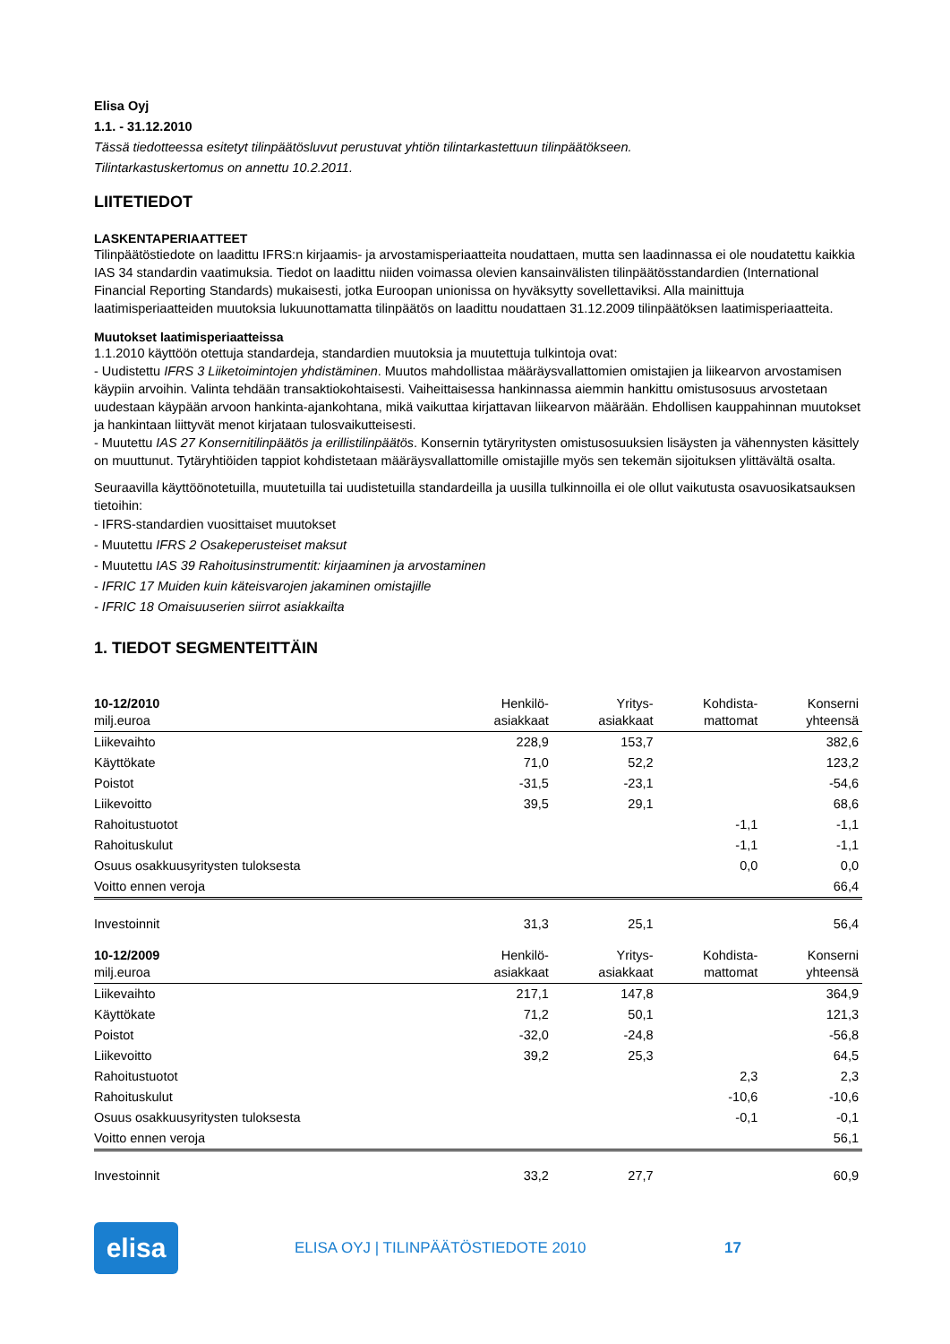Elisa Oyj
1.1. - 31.12.2010
Tässä tiedotteessa esitetyt tilinpäätösluvut perustuvat yhtiön tilintarkastettuun tilinpäätökseen.
Tilintarkastuskertomus on annettu 10.2.2011.
LIITETIEDOT
LASKENTAPERIAATTEET
Tilinpäätöstiedote on laadittu IFRS:n kirjaamis- ja arvostamisperiaatteita noudattaen, mutta sen laadinnassa ei ole noudatettu kaikkia IAS 34 standardin vaatimuksia. Tiedot on laadittu niiden voimassa olevien kansainvälisten tilinpäätösstandardien (International Financial Reporting Standards) mukaisesti, jotka Euroopan unionissa on hyväksytty sovellettaviksi. Alla mainittuja laatimisperiaatteiden muutoksia lukuunottamatta tilinpäätös on laadittu noudattaen 31.12.2009 tilinpäätöksen laatimisperiaatteita.
Muutokset laatimisperiaatteissa
1.1.2010 käyttöön otettuja standardeja, standardien muutoksia ja muutettuja tulkintoja ovat:
- Uudistettu IFRS 3 Liiketoimintojen yhdistäminen. Muutos mahdollistaa määräysvallattomien omistajien ja liikearvon arvostamisen käypiin arvoihin. Valinta tehdään transaktiokohtaisesti. Vaiheittaisessa hankinnassa aiemmin hankittu omistusosuus arvostetaan uudestaan käypään arvoon hankinta-ajankohtana, mikä vaikuttaa kirjattavan liikearvon määrään. Ehdollisen kauppahinnan muutokset ja hankintaan liittyvät menot kirjataan tulosvaikutteisesti.
- Muutettu IAS 27 Konsernitilinpäätös ja erillistilinpäätös. Konsernin tytäryritysten omistusosuuksien lisäysten ja vähennysten käsittely on muuttunut. Tytäryhtiöiden tappiot kohdistetaan määräysvallattomille omistajille myös sen tekemän sijoituksen ylittävältä osalta.
Seuraavilla käyttöönotetuilla, muutetuilla tai uudistetuilla standardeilla ja uusilla tulkinnoilla ei ole ollut vaikutusta osavuosikatsauksen tietoihin:
- IFRS-standardien vuosittaiset muutokset
- Muutettu IFRS 2 Osakeperusteiset maksut
- Muutettu IAS 39 Rahoitusinstrumentit: kirjaaminen ja arvostaminen
- IFRIC 17 Muiden kuin käteisvarojen jakaminen omistajille
- IFRIC 18 Omaisuuserien siirrot asiakkailta
1. TIEDOT SEGMENTEITTÄIN
| 10-12/2010 milj.euroa | Henkilö- asiakkaat | Yritys- asiakkaat | Kohdista- mattomat | Konserni yhteensä |
| --- | --- | --- | --- | --- |
| Liikevaihto | 228,9 | 153,7 | | 382,6 |
| Käyttökate | 71,0 | 52,2 | | 123,2 |
| Poistot | -31,5 | -23,1 | | -54,6 |
| Liikevoitto | 39,5 | 29,1 | | 68,6 |
| Rahoitustuotot | | | -1,1 | -1,1 |
| Rahoituskulut | | | -1,1 | -1,1 |
| Osuus osakkuusyritysten tuloksesta | | | 0,0 | 0,0 |
| Voitto ennen veroja | | | | 66,4 |
| Investoinnit | 31,3 | 25,1 | | 56,4 |
| 10-12/2009 milj.euroa | Henkilö- asiakkaat | Yritys- asiakkaat | Kohdista- mattomat | Konserni yhteensä |
| Liikevaihto | 217,1 | 147,8 | | 364,9 |
| Käyttökate | 71,2 | 50,1 | | 121,3 |
| Poistot | -32,0 | -24,8 | | -56,8 |
| Liikevoitto | 39,2 | 25,3 | | 64,5 |
| Rahoitustuotot | | | 2,3 | 2,3 |
| Rahoituskulut | | | -10,6 | -10,6 |
| Osuus osakkuusyritysten tuloksesta | | | -0,1 | -0,1 |
| Voitto ennen veroja | | | | 56,1 |
| Investoinnit | 33,2 | 27,7 | | 60,9 |
elisa
ELISA OYJ | TILINPÄÄTÖSTIEDOTE 2010 17